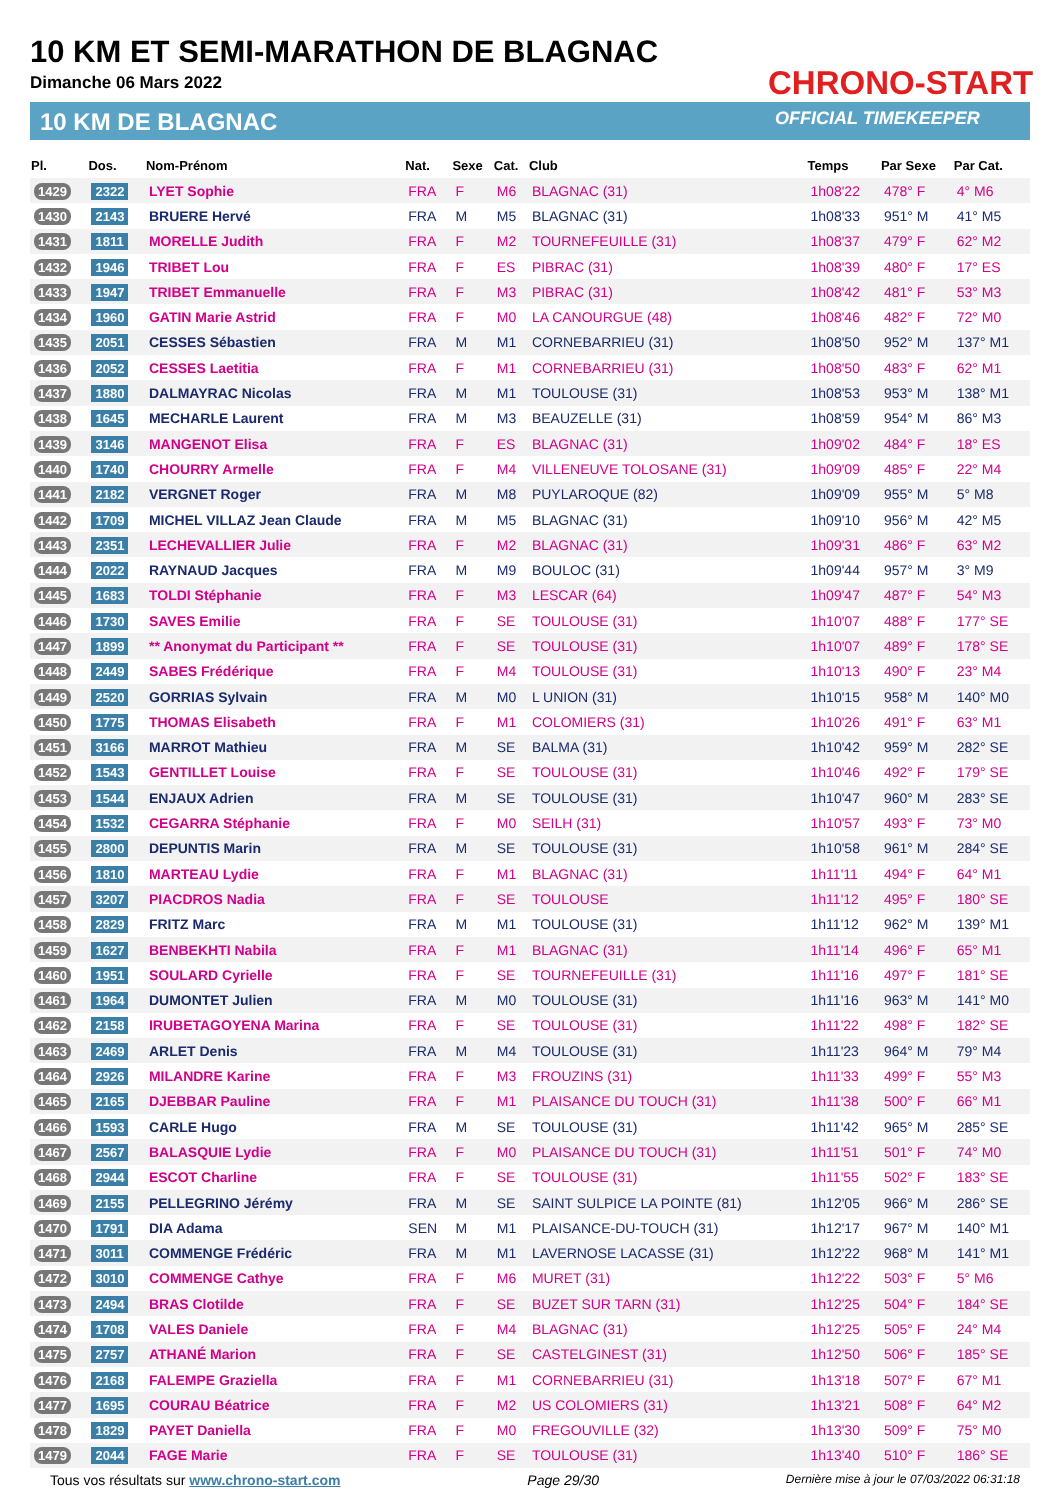10 KM ET SEMI-MARATHON DE BLAGNAC
Dimanche 06 Mars 2022
10 KM DE BLAGNAC
CHRONO-START
OFFICIAL TIMEKEEPER
| Pl. | Dos. | Nom-Prénom | Nat. | Sexe | Cat. | Club | Temps | Par Sexe | Par Cat. |
| --- | --- | --- | --- | --- | --- | --- | --- | --- | --- |
| 1429 | 2322 | LYET Sophie | FRA | F | M6 | BLAGNAC (31) | 1h08'22 | 478° F | 4° M6 |
| 1430 | 2143 | BRUERE Hervé | FRA | M | M5 | BLAGNAC (31) | 1h08'33 | 951° M | 41° M5 |
| 1431 | 1811 | MORELLE Judith | FRA | F | M2 | TOURNEFEUILLE (31) | 1h08'37 | 479° F | 62° M2 |
| 1432 | 1946 | TRIBET Lou | FRA | F | ES | PIBRAC (31) | 1h08'39 | 480° F | 17° ES |
| 1433 | 1947 | TRIBET Emmanuelle | FRA | F | M3 | PIBRAC (31) | 1h08'42 | 481° F | 53° M3 |
| 1434 | 1960 | GATIN Marie Astrid | FRA | F | M0 | LA CANOURGUE (48) | 1h08'46 | 482° F | 72° M0 |
| 1435 | 2051 | CESSES Sébastien | FRA | M | M1 | CORNEBARRIEU (31) | 1h08'50 | 952° M | 137° M1 |
| 1436 | 2052 | CESSES Laetitia | FRA | F | M1 | CORNEBARRIEU (31) | 1h08'50 | 483° F | 62° M1 |
| 1437 | 1880 | DALMAYRAC Nicolas | FRA | M | M1 | TOULOUSE (31) | 1h08'53 | 953° M | 138° M1 |
| 1438 | 1645 | MECHARLE Laurent | FRA | M | M3 | BEAUZELLE (31) | 1h08'59 | 954° M | 86° M3 |
| 1439 | 3146 | MANGENOT Elisa | FRA | F | ES | BLAGNAC (31) | 1h09'02 | 484° F | 18° ES |
| 1440 | 1740 | CHOURRY Armelle | FRA | F | M4 | VILLENEUVE TOLOSANE (31) | 1h09'09 | 485° F | 22° M4 |
| 1441 | 2182 | VERGNET Roger | FRA | M | M8 | PUYLAROQUE (82) | 1h09'09 | 955° M | 5° M8 |
| 1442 | 1709 | MICHEL VILLAZ Jean Claude | FRA | M | M5 | BLAGNAC (31) | 1h09'10 | 956° M | 42° M5 |
| 1443 | 2351 | LECHEVALLIER Julie | FRA | F | M2 | BLAGNAC (31) | 1h09'31 | 486° F | 63° M2 |
| 1444 | 2022 | RAYNAUD Jacques | FRA | M | M9 | BOULOC (31) | 1h09'44 | 957° M | 3° M9 |
| 1445 | 1683 | TOLDI Stéphanie | FRA | F | M3 | LESCAR (64) | 1h09'47 | 487° F | 54° M3 |
| 1446 | 1730 | SAVES Emilie | FRA | F | SE | TOULOUSE (31) | 1h10'07 | 488° F | 177° SE |
| 1447 | 1899 | ** Anonymat du Participant ** | FRA | F | SE | TOULOUSE (31) | 1h10'07 | 489° F | 178° SE |
| 1448 | 2449 | SABES Frédérique | FRA | F | M4 | TOULOUSE (31) | 1h10'13 | 490° F | 23° M4 |
| 1449 | 2520 | GORRIAS Sylvain | FRA | M | M0 | L UNION (31) | 1h10'15 | 958° M | 140° M0 |
| 1450 | 1775 | THOMAS Elisabeth | FRA | F | M1 | COLOMIERS (31) | 1h10'26 | 491° F | 63° M1 |
| 1451 | 3166 | MARROT Mathieu | FRA | M | SE | BALMA (31) | 1h10'42 | 959° M | 282° SE |
| 1452 | 1543 | GENTILLET Louise | FRA | F | SE | TOULOUSE (31) | 1h10'46 | 492° F | 179° SE |
| 1453 | 1544 | ENJAUX Adrien | FRA | M | SE | TOULOUSE (31) | 1h10'47 | 960° M | 283° SE |
| 1454 | 1532 | CEGARRA Stéphanie | FRA | F | M0 | SEILH (31) | 1h10'57 | 493° F | 73° M0 |
| 1455 | 2800 | DEPUNTIS Marin | FRA | M | SE | TOULOUSE (31) | 1h10'58 | 961° M | 284° SE |
| 1456 | 1810 | MARTEAU Lydie | FRA | F | M1 | BLAGNAC (31) | 1h11'11 | 494° F | 64° M1 |
| 1457 | 3207 | PIACDROS Nadia | FRA | F | SE | TOULOUSE | 1h11'12 | 495° F | 180° SE |
| 1458 | 2829 | FRITZ Marc | FRA | M | M1 | TOULOUSE (31) | 1h11'12 | 962° M | 139° M1 |
| 1459 | 1627 | BENBEKHTI Nabila | FRA | F | M1 | BLAGNAC (31) | 1h11'14 | 496° F | 65° M1 |
| 1460 | 1951 | SOULARD Cyrielle | FRA | F | SE | TOURNEFEUILLE (31) | 1h11'16 | 497° F | 181° SE |
| 1461 | 1964 | DUMONTET Julien | FRA | M | M0 | TOULOUSE (31) | 1h11'16 | 963° M | 141° M0 |
| 1462 | 2158 | IRUBETAGOYENA Marina | FRA | F | SE | TOULOUSE (31) | 1h11'22 | 498° F | 182° SE |
| 1463 | 2469 | ARLET Denis | FRA | M | M4 | TOULOUSE (31) | 1h11'23 | 964° M | 79° M4 |
| 1464 | 2926 | MILANDRE Karine | FRA | F | M3 | FROUZINS (31) | 1h11'33 | 499° F | 55° M3 |
| 1465 | 2165 | DJEBBAR Pauline | FRA | F | M1 | PLAISANCE DU TOUCH (31) | 1h11'38 | 500° F | 66° M1 |
| 1466 | 1593 | CARLE Hugo | FRA | M | SE | TOULOUSE (31) | 1h11'42 | 965° M | 285° SE |
| 1467 | 2567 | BALASQUIE Lydie | FRA | F | M0 | PLAISANCE DU TOUCH (31) | 1h11'51 | 501° F | 74° M0 |
| 1468 | 2944 | ESCOT Charline | FRA | F | SE | TOULOUSE (31) | 1h11'55 | 502° F | 183° SE |
| 1469 | 2155 | PELLEGRINO Jérémy | FRA | M | SE | SAINT SULPICE LA POINTE (81) | 1h12'05 | 966° M | 286° SE |
| 1470 | 1791 | DIA Adama | SEN | M | M1 | PLAISANCE-DU-TOUCH (31) | 1h12'17 | 967° M | 140° M1 |
| 1471 | 3011 | COMMENGE Frédéric | FRA | M | M1 | LAVERNOSE LACASSE (31) | 1h12'22 | 968° M | 141° M1 |
| 1472 | 3010 | COMMENGE Cathye | FRA | F | M6 | MURET (31) | 1h12'22 | 503° F | 5° M6 |
| 1473 | 2494 | BRAS Clotilde | FRA | F | SE | BUZET SUR TARN (31) | 1h12'25 | 504° F | 184° SE |
| 1474 | 1708 | VALES Daniele | FRA | F | M4 | BLAGNAC (31) | 1h12'25 | 505° F | 24° M4 |
| 1475 | 2757 | ATHANÉ Marion | FRA | F | SE | CASTELGINEST (31) | 1h12'50 | 506° F | 185° SE |
| 1476 | 2168 | FALEMPE Graziella | FRA | F | M1 | CORNEBARRIEU (31) | 1h13'18 | 507° F | 67° M1 |
| 1477 | 1695 | COURAU Béatrice | FRA | F | M2 | US COLOMIERS (31) | 1h13'21 | 508° F | 64° M2 |
| 1478 | 1829 | PAYET Daniella | FRA | F | M0 | FREGOUVILLE (32) | 1h13'30 | 509° F | 75° M0 |
| 1479 | 2044 | FAGE Marie | FRA | F | SE | TOULOUSE (31) | 1h13'40 | 510° F | 186° SE |
Tous vos résultats sur www.chrono-start.com Page 29/30 Dernière mise à jour le 07/03/2022 06:31:18